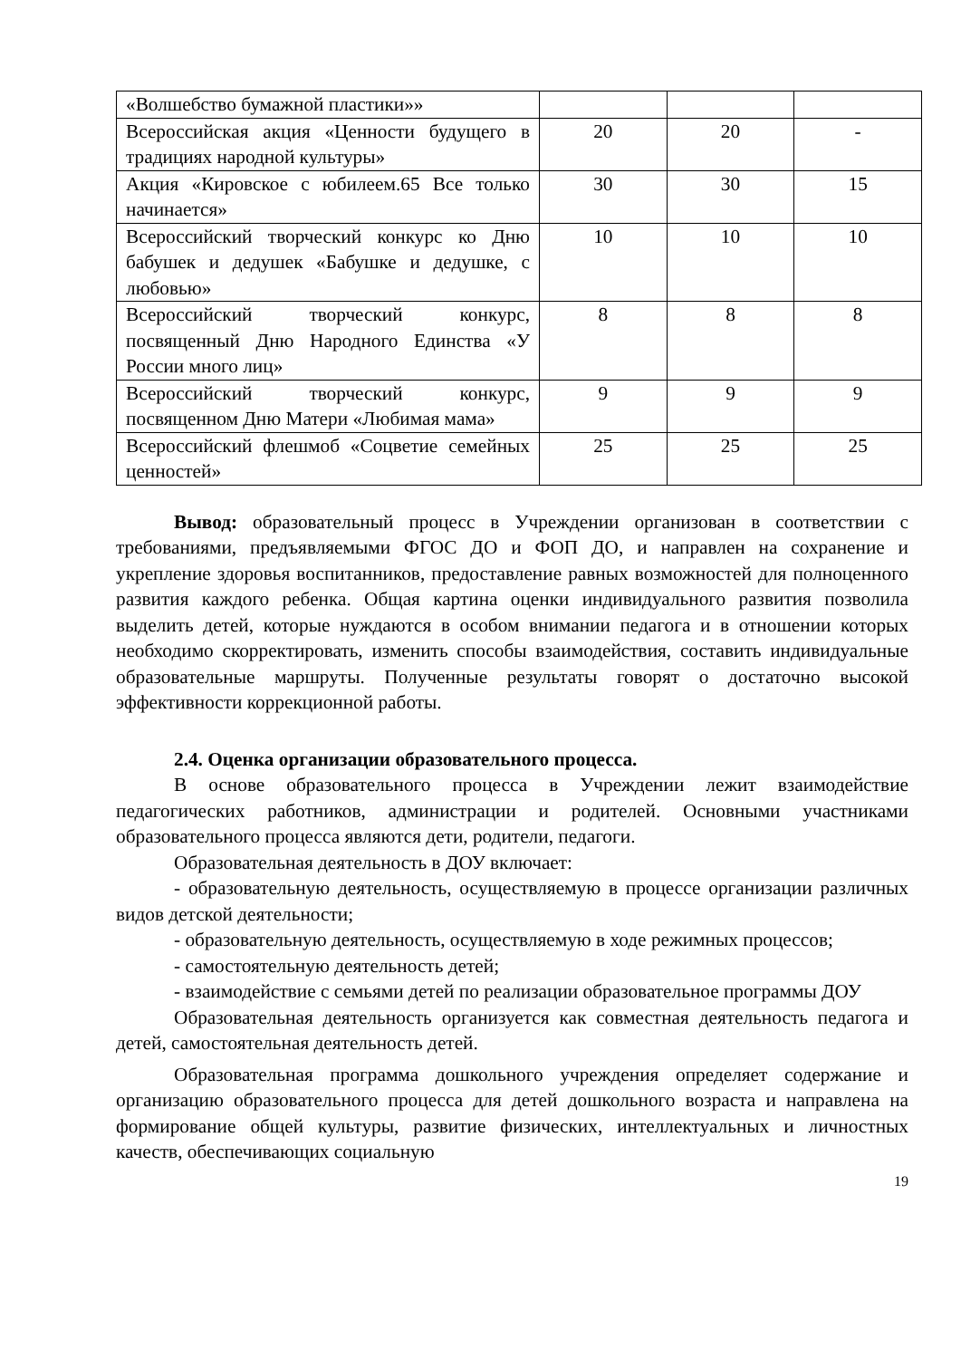| «Волшебство бумажной пластики»» | | | |
| Всероссийская акция «Ценности будущего в традициях народной культуры» | 20 | 20 | - |
| Акция «Кировское с юбилеем.65 Все только начинается» | 30 | 30 | 15 |
| Всероссийский творческий конкурс ко Дню бабушек и дедушек «Бабушке и дедушке, с любовью» | 10 | 10 | 10 |
| Всероссийский творческий конкурс, посвященный Дню Народного Единства «У России много лиц» | 8 | 8 | 8 |
| Всероссийский творческий конкурс, посвященном Дню Матери «Любимая мама» | 9 | 9 | 9 |
| Всероссийский флешмоб «Соцветие семейных ценностей» | 25 | 25 | 25 |
Вывод: образовательный процесс в Учреждении организован в соответствии с требованиями, предъявляемыми ФГОС ДО и ФОП ДО, и направлен на сохранение и укрепление здоровья воспитанников, предоставление равных возможностей для полноценного развития каждого ребенка. Общая картина оценки индивидуального развития позволила выделить детей, которые нуждаются в особом внимании педагога и в отношении которых необходимо скорректировать, изменить способы взаимодействия, составить индивидуальные образовательные маршруты. Полученные результаты говорят о достаточно высокой эффективности коррекционной работы.
2.4. Оценка организации образовательного процесса.
В основе образовательного процесса в Учреждении лежит взаимодействие педагогических работников, администрации и родителей. Основными участниками образовательного процесса являются дети, родители, педагоги.
Образовательная деятельность в ДОУ включает:
- образовательную деятельность, осуществляемую в процессе организации различных видов детской деятельности;
- образовательную деятельность, осуществляемую в ходе режимных процессов;
- самостоятельную деятельность детей;
- взаимодействие с семьями детей по реализации образовательное программы ДОУ
Образовательная деятельность организуется как совместная деятельность педагога и детей, самостоятельная деятельность детей.
Образовательная программа дошкольного учреждения определяет содержание и организацию образовательного процесса для детей дошкольного возраста и направлена на формирование общей культуры, развитие физических, интеллектуальных и личностных качеств, обеспечивающих социальную
19